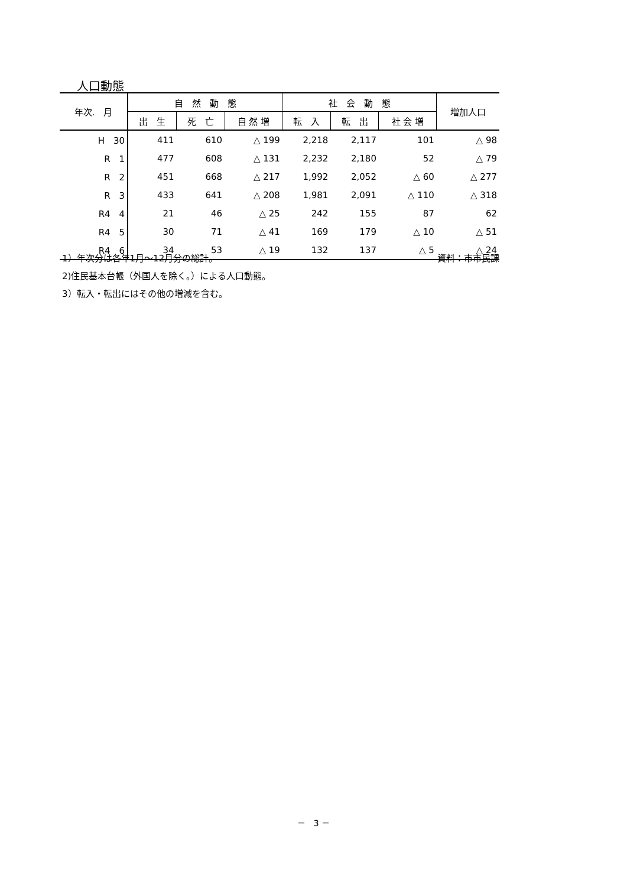人口動態
| 年次. 月 | 自 然 動 態 | | | 社 会 動 態 | | | 増加人口 |
| --- | --- | --- | --- | --- | --- | --- | --- |
| | 出 生 | 死 亡 | 自 然 増 | 転 入 | 転 出 | 社 会 増 | |
| H 30 | 411 | 610 | △ 199 | 2,218 | 2,117 | 101 | △ 98 |
| R 1 | 477 | 608 | △ 131 | 2,232 | 2,180 | 52 | △ 79 |
| R 2 | 451 | 668 | △ 217 | 1,992 | 2,052 | △ 60 | △ 277 |
| R 3 | 433 | 641 | △ 208 | 1,981 | 2,091 | △ 110 | △ 318 |
| R4 4 | 21 | 46 | △ 25 | 242 | 155 | 87 | 62 |
| R4 5 | 30 | 71 | △ 41 | 169 | 179 | △ 10 | △ 51 |
| R4 6 | 34 | 53 | △ 19 | 132 | 137 | △ 5 | △ 24 |
1）年次分は各年1月～12月分の総計。 資料：市市民課
2)住民基本台帳（外国人を除く。）による人口動態。
3）転入・転出にはその他の増減を含む。
－　3 －